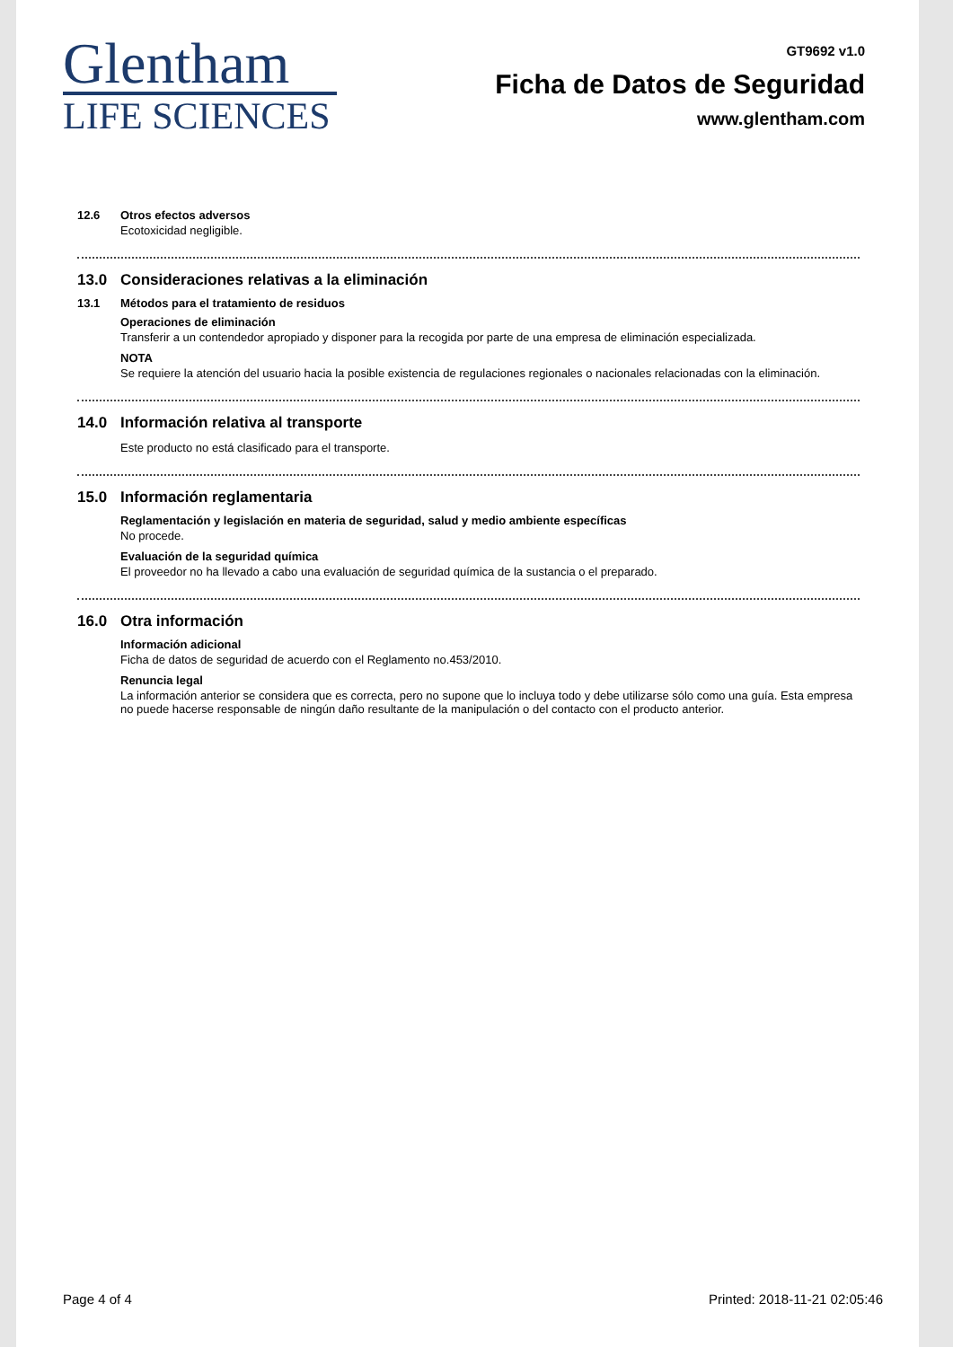Glentham
LIFE SCIENCES
GT9692 v1.0
Ficha de Datos de Seguridad
www.glentham.com
12.6 Otros efectos adversos
Ecotoxicidad negligible.
13.0 Consideraciones relativas a la eliminación
13.1 Métodos para el tratamiento de residuos
Operaciones de eliminación
Transferir a un contendedor apropiado y disponer para la recogida por parte de una empresa de eliminación especializada.
NOTA
Se requiere la atención del usuario hacia la posible existencia de regulaciones regionales o nacionales relacionadas con la eliminación.
14.0 Información relativa al transporte
Este producto no está clasificado para el transporte.
15.0 Información reglamentaria
Reglamentación y legislación en materia de seguridad, salud y medio ambiente específicas
No procede.
Evaluación de la seguridad química
El proveedor no ha llevado a cabo una evaluación de seguridad química de la sustancia o el preparado.
16.0 Otra información
Información adicional
Ficha de datos de seguridad de acuerdo con el Reglamento no.453/2010.
Renuncia legal
La información anterior se considera que es correcta, pero no supone que lo incluya todo y debe utilizarse sólo como una guía. Esta empresa no puede hacerse responsable de ningún daño resultante de la manipulación o del contacto con el producto anterior.
Page 4 of 4 Printed: 2018-11-21 02:05:46